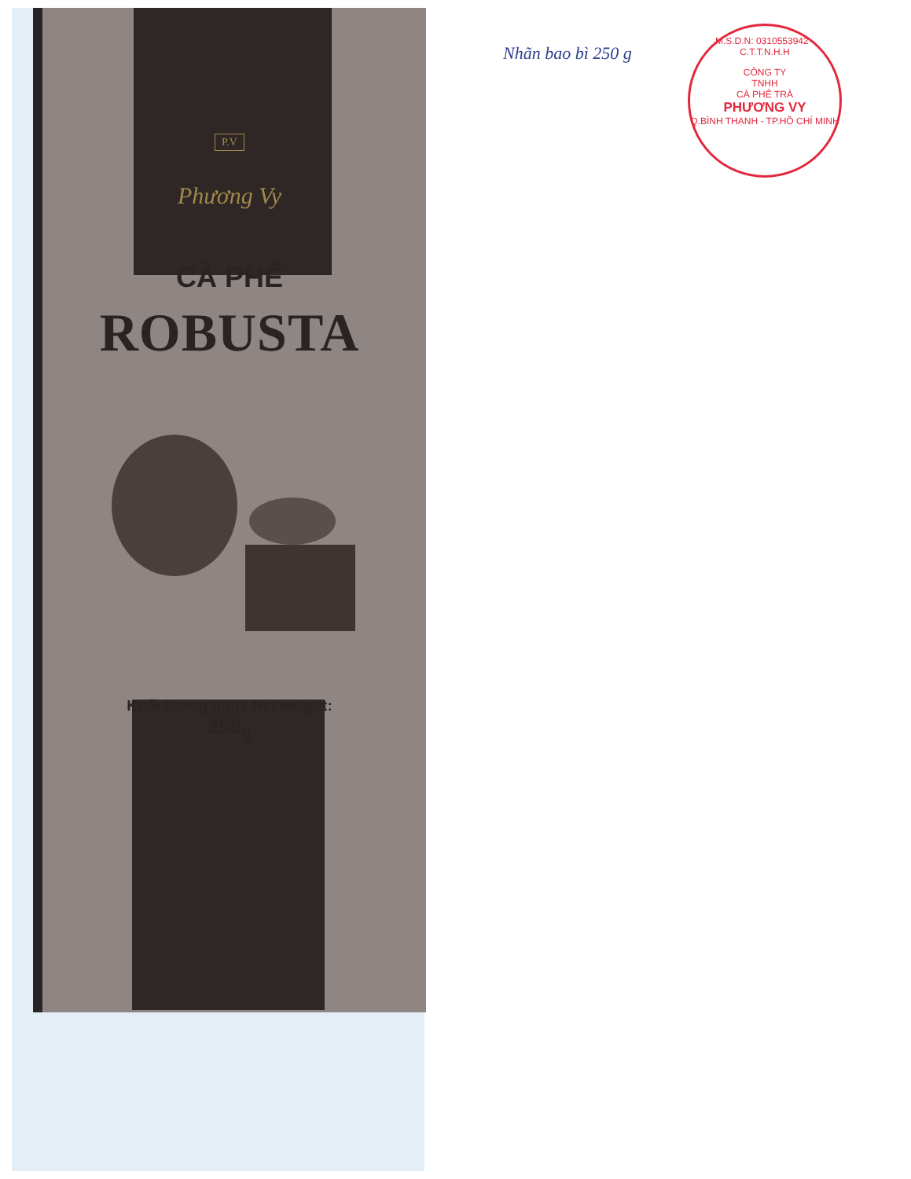P.V
Phương Vy
CÀ PHÊ
ROBUSTA
Khối lượng tịnh / Net weight:
250<sub>g</sub>
Nhãn bao bì 250 g
M.S.D.N: 0310553942 - C.T.T.N.H.H
CÔNG TY
TNHH
CÀ PHÊ TRÀ
PHƯƠNG VY
Q.BÌNH THẠNH - TP.HỒ CHÍ MINH